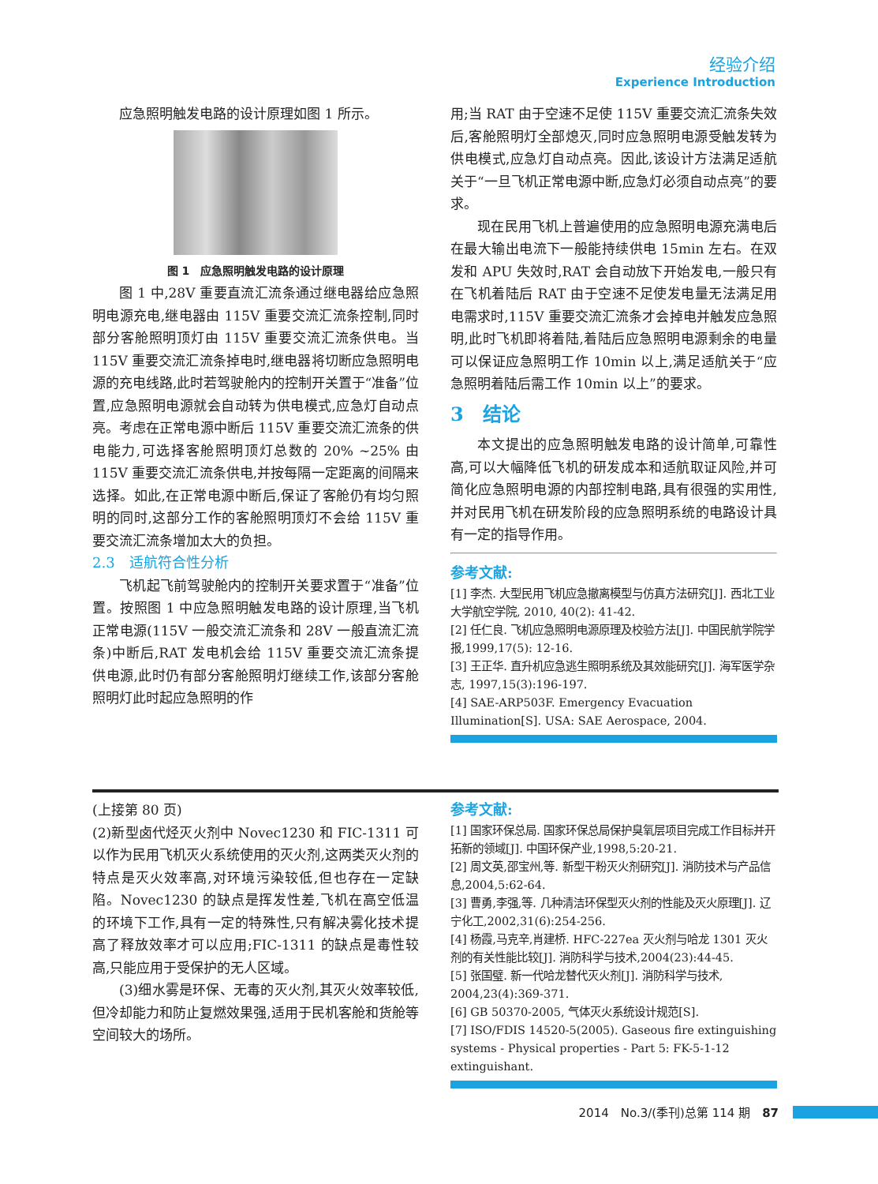经验介绍
Experience Introduction
应急照明触发电路的设计原理如图 1 所示。
图 1　应急照明触发电路的设计原理
图 1 中,28V 重要直流汇流条通过继电器给应急照明电源充电,继电器由 115V 重要交流汇流条控制,同时部分客舱照明顶灯由 115V 重要交流汇流条供电。当 115V 重要交流汇流条掉电时,继电器将切断应急照明电源的充电线路,此时若驾驶舱内的控制开关置于“准备”位置,应急照明电源就会自动转为供电模式,应急灯自动点亮。考虑在正常电源中断后 115V 重要交流汇流条的供电能力,可选择客舱照明顶灯总数的 20% ~25% 由 115V 重要交流汇流条供电,并按每隔一定距离的间隔来选择。如此,在正常电源中断后,保证了客舱仍有均匀照明的同时,这部分工作的客舱照明顶灯不会给 115V 重要交流汇流条增加太大的负担。
2.3　适航符合性分析
飞机起飞前驾驶舱内的控制开关要求置于“准备”位置。按照图 1 中应急照明触发电路的设计原理,当飞机正常电源(115V 一般交流汇流条和 28V 一般直流汇流条)中断后,RAT 发电机会给 115V 重要交流汇流条提供电源,此时仍有部分客舱照明灯继续工作,该部分客舱照明灯此时起应急照明的作
用;当 RAT 由于空速不足使 115V 重要交流汇流条失效后,客舱照明灯全部熄灭,同时应急照明电源受触发转为供电模式,应急灯自动点亮。因此,该设计方法满足适航关于“一旦飞机正常电源中断,应急灯必须自动点亮”的要求。
现在民用飞机上普遍使用的应急照明电源充满电后在最大输出电流下一般能持续供电 15min 左右。在双发和 APU 失效时,RAT 会自动放下开始发电,一般只有在飞机着陆后 RAT 由于空速不足使发电量无法满足用电需求时,115V 重要交流汇流条才会掉电并触发应急照明,此时飞机即将着陆,着陆后应急照明电源剩余的电量可以保证应急照明工作 10min 以上,满足适航关于“应急照明着陆后需工作 10min 以上”的要求。
3　结论
本文提出的应急照明触发电路的设计简单,可靠性高,可以大幅降低飞机的研发成本和适航取证风险,并可简化应急照明电源的内部控制电路,具有很强的实用性,并对民用飞机在研发阶段的应急照明系统的电路设计具有一定的指导作用。
参考文献:
[1] 李杰. 大型民用飞机应急撤离模型与仿真方法研究[J]. 西北工业大学航空学院, 2010, 40(2): 41-42.
[2] 任仁良. 飞机应急照明电源原理及校验方法[J]. 中国民航学院学报,1999,17(5): 12-16.
[3] 王正华. 直升机应急逃生照明系统及其效能研究[J]. 海军医学杂志, 1997,15(3):196-197.
[4] SAE-ARP503F. Emergency Evacuation Illumination[S]. USA: SAE Aerospace, 2004.
(上接第 80 页)
(2)新型卤代烃灭火剂中 Novec1230 和 FIC-1311 可以作为民用飞机灭火系统使用的灭火剂,这两类灭火剂的特点是灭火效率高,对环境污染较低,但也存在一定缺陷。Novec1230 的缺点是挥发性差,飞机在高空低温的环境下工作,具有一定的特殊性,只有解决雾化技术提高了释放效率才可以应用;FIC-1311 的缺点是毒性较高,只能应用于受保护的无人区域。
(3)细水雾是环保、无毒的灭火剂,其灭火效率较低,但冷却能力和防止复燃效果强,适用于民机客舱和货舱等空间较大的场所。
参考文献:
[1] 国家环保总局. 国家环保总局保护臭氧层项目完成工作目标并开拓新的领域[J]. 中国环保产业,1998,5:20-21.
[2] 周文英,邵宝州,等. 新型干粉灭火剂研究[J]. 消防技术与产品信息,2004,5:62-64.
[3] 曹勇,李强,等. 几种清洁环保型灭火剂的性能及灭火原理[J]. 辽宁化工,2002,31(6):254-256.
[4] 杨霞,马克辛,肖建桥. HFC-227ea 灭火剂与哈龙 1301 灭火剂的有关性能比较[J]. 消防科学与技术,2004(23):44-45.
[5] 张国璧. 新一代哈龙替代灭火剂[J]. 消防科学与技术, 2004,23(4):369-371.
[6] GB 50370-2005, 气体灭火系统设计规范[S].
[7] ISO/FDIS 14520-5(2005). Gaseous fire extinguishing systems - Physical properties - Part 5: FK-5-1-12 extinguishant.
2014　No.3/(季刊)总第 114 期　87